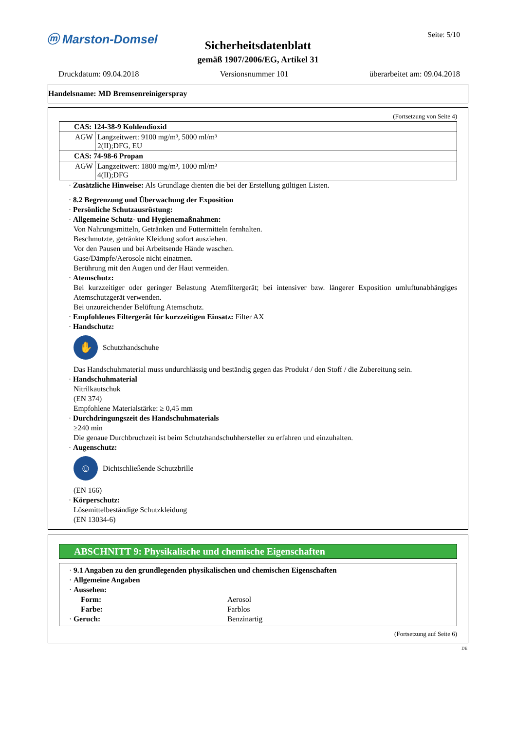ⓜ Marston-Domsel Seite: 5/10
Sicherheitsdatenblatt
gemäß 1907/2006/EG, Artikel 31
Druckdatum: 09.04.2018 Versionsnummer 101 überarbeitet am: 09.04.2018
Handelsname: MD Bremsenreinigerspray
(Fortsetzung von Seite 4)
| CAS: 124-38-9 Kohlendioxid | |
| AGW | Langzeitwert: 9100 mg/m³, 5000 ml/m³ 2(II);DFG, EU |
| CAS: 74-98-6 Propan | |
| AGW | Langzeitwert: 1800 mg/m³, 1000 ml/m³ 4(II);DFG |
· Zusätzliche Hinweise: Als Grundlage dienten die bei der Erstellung gültigen Listen.
· 8.2 Begrenzung und Überwachung der Exposition
· Persönliche Schutzausrüstung:
· Allgemeine Schutz- und Hygienemaßnahmen:
Von Nahrungsmitteln, Getränken und Futtermitteln fernhalten.
Beschmutzte, getränkte Kleidung sofort ausziehen.
Vor den Pausen und bei Arbeitsende Hände waschen.
Gase/Dämpfe/Aerosole nicht einatmen.
Berührung mit den Augen und der Haut vermeiden.
· Atemschutz:
Bei kurzzeitiger oder geringer Belastung Atemfiltergerät; bei intensiver bzw. längerer Exposition umluftunabhängiges Atemschutzgerät verwenden.
Bei unzureichender Belüftung Atemschutz.
· Empfohlenes Filtergerät für kurzzeitigen Einsatz: Filter AX
· Handschutz:
✋
Schutzhandschuhe
Das Handschuhmaterial muss undurchlässig und beständig gegen das Produkt / den Stoff / die Zubereitung sein.
· Handschuhmaterial
Nitrilkautschuk
(EN 374)
Empfohlene Materialstärke: ≥ 0,45 mm
· Durchdringungszeit des Handschuhmaterials
≥240 min
Die genaue Durchbruchzeit ist beim Schutzhandschuhhersteller zu erfahren und einzuhalten.
· Augenschutz:
☺
Dichtschließende Schutzbrille
(EN 166)
· Körperschutz:
Lösemittelbeständige Schutzkleidung
(EN 13034-6)
ABSCHNITT 9: Physikalische und chemische Eigenschaften
· 9.1 Angaben zu den grundlegenden physikalischen und chemischen Eigenschaften
· Allgemeine Angaben
· Aussehen:
Form: Aerosol Farbe: Farblos · Geruch: Benzinartig
(Fortsetzung auf Seite 6)
DE